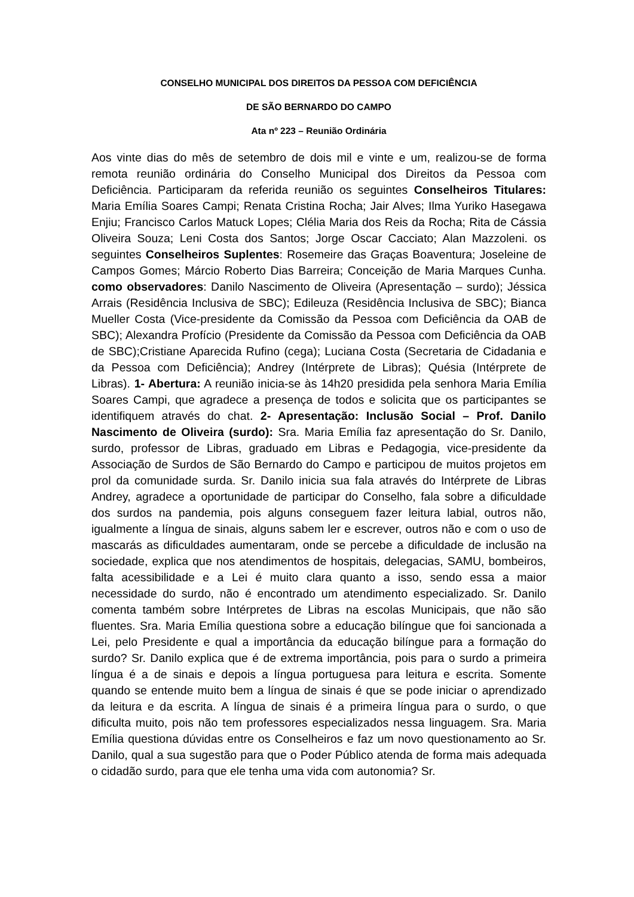CONSELHO MUNICIPAL DOS DIREITOS DA PESSOA COM DEFICIÊNCIA
DE SÃO BERNARDO DO CAMPO
Ata nº 223 – Reunião Ordinária
Aos vinte dias do mês de setembro de dois mil e vinte e um, realizou-se de forma remota reunião ordinária do Conselho Municipal dos Direitos da Pessoa com Deficiência. Participaram da referida reunião os seguintes Conselheiros Titulares: Maria Emília Soares Campi; Renata Cristina Rocha; Jair Alves; Ilma Yuriko Hasegawa Enjiu; Francisco Carlos Matuck Lopes; Clélia Maria dos Reis da Rocha; Rita de Cássia Oliveira Souza; Leni Costa dos Santos; Jorge Oscar Cacciato; Alan Mazzoleni. os seguintes Conselheiros Suplentes: Rosemeire das Graças Boaventura; Joseleine de Campos Gomes; Márcio Roberto Dias Barreira; Conceição de Maria Marques Cunha. como observadores: Danilo Nascimento de Oliveira (Apresentação – surdo); Jéssica Arrais (Residência Inclusiva de SBC); Edileuza (Residência Inclusiva de SBC); Bianca Mueller Costa (Vice-presidente da Comissão da Pessoa com Deficiência da OAB de SBC); Alexandra Profício (Presidente da Comissão da Pessoa com Deficiência da OAB de SBC);Cristiane Aparecida Rufino (cega); Luciana Costa (Secretaria de Cidadania e da Pessoa com Deficiência); Andrey (Intérprete de Libras); Quésia (Intérprete de Libras). 1- Abertura: A reunião inicia-se às 14h20 presidida pela senhora Maria Emília Soares Campi, que agradece a presença de todos e solicita que os participantes se identifiquem através do chat. 2- Apresentação: Inclusão Social – Prof. Danilo Nascimento de Oliveira (surdo): Sra. Maria Emília faz apresentação do Sr. Danilo, surdo, professor de Libras, graduado em Libras e Pedagogia, vice-presidente da Associação de Surdos de São Bernardo do Campo e participou de muitos projetos em prol da comunidade surda. Sr. Danilo inicia sua fala através do Intérprete de Libras Andrey, agradece a oportunidade de participar do Conselho, fala sobre a dificuldade dos surdos na pandemia, pois alguns conseguem fazer leitura labial, outros não, igualmente a língua de sinais, alguns sabem ler e escrever, outros não e com o uso de mascarás as dificuldades aumentaram, onde se percebe a dificuldade de inclusão na sociedade, explica que nos atendimentos de hospitais, delegacias, SAMU, bombeiros, falta acessibilidade e a Lei é muito clara quanto a isso, sendo essa a maior necessidade do surdo, não é encontrado um atendimento especializado. Sr. Danilo comenta também sobre Intérpretes de Libras na escolas Municipais, que não são fluentes. Sra. Maria Emília questiona sobre a educação bilíngue que foi sancionada a Lei, pelo Presidente e qual a importância da educação bilíngue para a formação do surdo? Sr. Danilo explica que é de extrema importância, pois para o surdo a primeira língua é a de sinais e depois a língua portuguesa para leitura e escrita. Somente quando se entende muito bem a língua de sinais é que se pode iniciar o aprendizado da leitura e da escrita. A língua de sinais é a primeira língua para o surdo, o que dificulta muito, pois não tem professores especializados nessa linguagem. Sra. Maria Emília questiona dúvidas entre os Conselheiros e faz um novo questionamento ao Sr. Danilo, qual a sua sugestão para que o Poder Público atenda de forma mais adequada o cidadão surdo, para que ele tenha uma vida com autonomia? Sr.